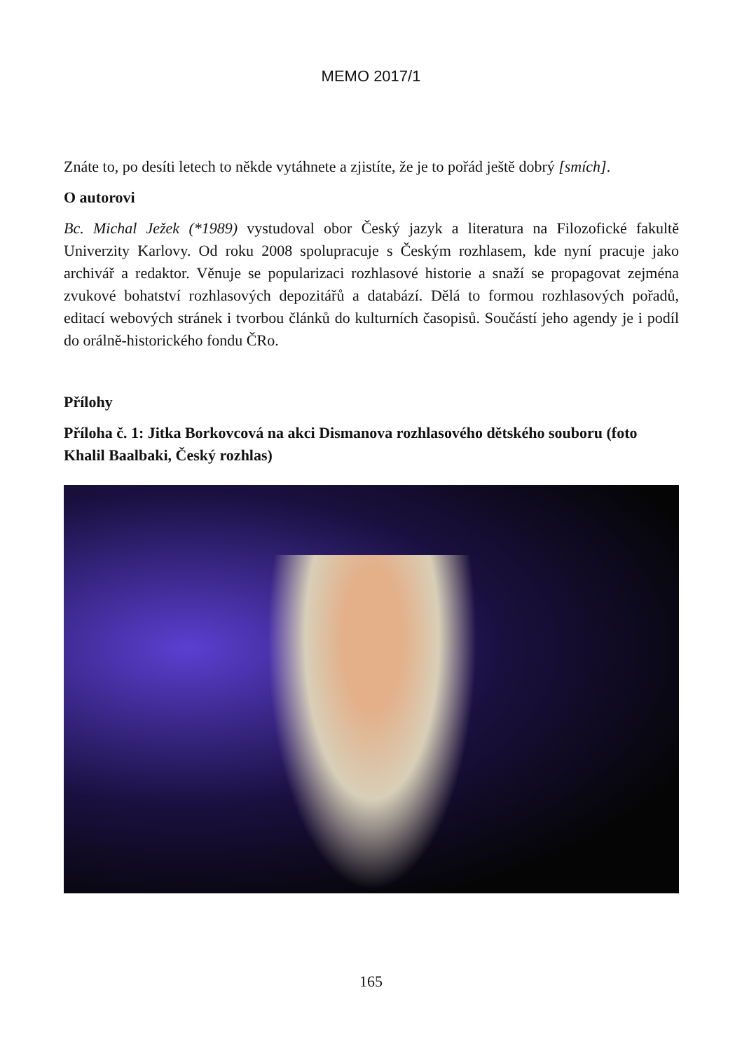MEMO 2017/1
Znáte to, po desíti letech to někde vytáhnete a zjistíte, že je to pořád ještě dobrý [smích].
O autorovi
Bc. Michal Ježek (*1989) vystudoval obor Český jazyk a literatura na Filozofické fakultě Univerzity Karlovy. Od roku 2008 spolupracuje s Českým rozhlasem, kde nyní pracuje jako archivář a redaktor. Věnuje se popularizaci rozhlasové historie a snaží se propagovat zejména zvukové bohatství rozhlasových depozitářů a databází. Dělá to formou rozhlasových pořadů, editací webových stránek i tvorbou článků do kulturních časopisů. Součástí jeho agendy je i podíl do orálně-historického fondu ČRo.
Přílohy
Příloha č. 1: Jitka Borkovcová na akci Dismanova rozhlasového dětského souboru (foto Khalil Baalbaki, Český rozhlas)
165